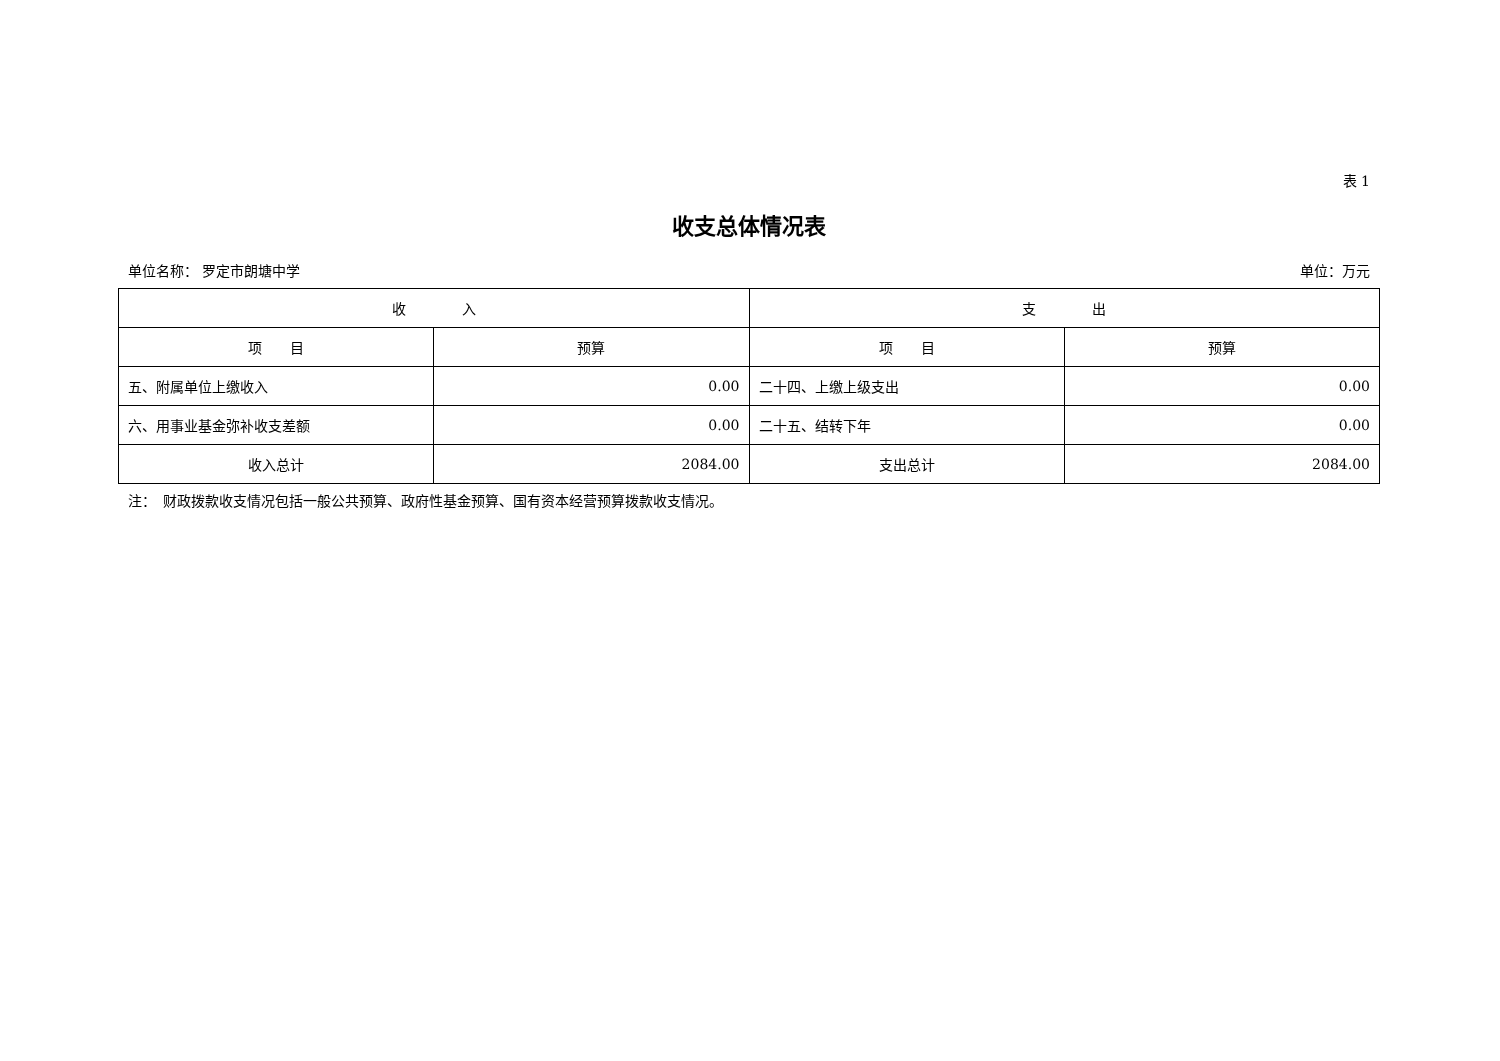表 1
收支总体情况表
单位名称： 罗定市朗塘中学 单位：万元
| 收 入 | | 支 出 | |
| --- | --- | --- | --- |
| 项 目 | 预算 | 项 目 | 预算 |
| 五、附属单位上缴收入 | 0.00 | 二十四、上缴上级支出 | 0.00 |
| 六、用事业基金弥补收支差额 | 0.00 | 二十五、结转下年 | 0.00 |
| 收入总计 | 2084.00 | 支出总计 | 2084.00 |
注：　财政拨款收支情况包括一般公共预算、政府性基金预算、国有资本经营预算拨款收支情况。